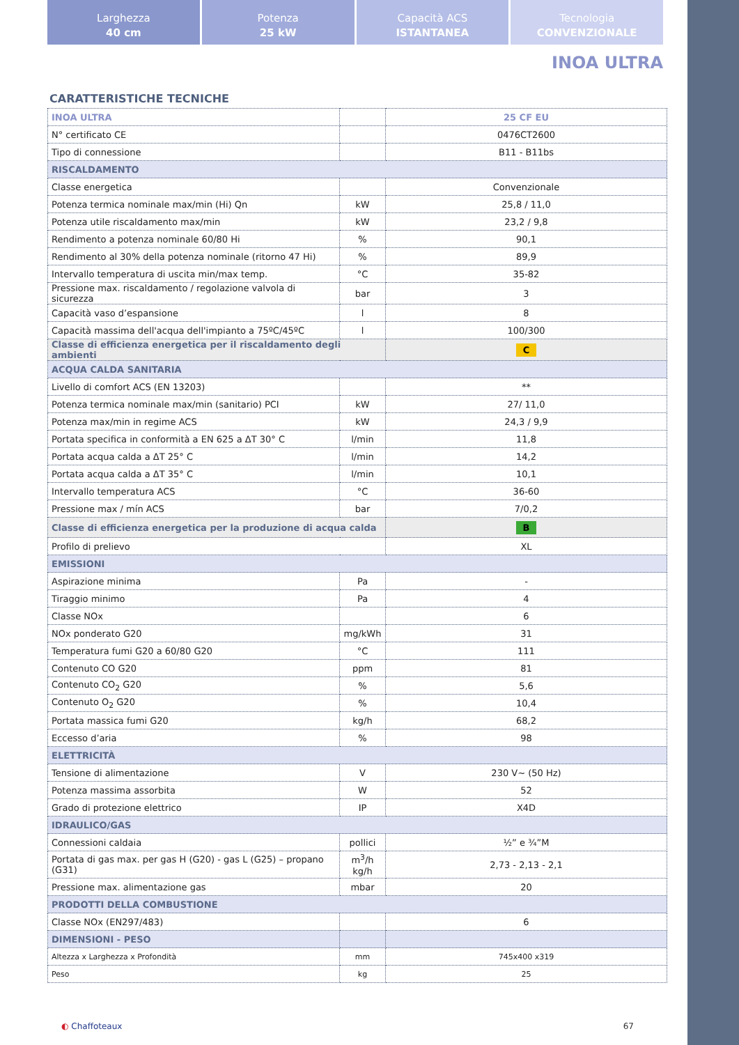Larghezza
40 cm
Potenza
25 kW
Capacità ACS
ISTANTANEA
Tecnologia
CONVENZIONALE
INOA ULTRA
CARATTERISTICHE TECNICHE
| INOA ULTRA | | 25 CF EU |
| N° certificato CE | | 0476CT2600 |
| Tipo di connessione | | B11 - B11bs |
| RISCALDAMENTO | | |
| Classe energetica | | Convenzionale |
| Potenza termica nominale max/min (Hi) Qn | kW | 25,8 / 11,0 |
| Potenza utile riscaldamento max/min | kW | 23,2 / 9,8 |
| Rendimento a potenza nominale 60/80 Hi | % | 90,1 |
| Rendimento al 30% della potenza nominale (ritorno 47 Hi) | % | 89,9 |
| Intervallo temperatura di uscita min/max temp. | °C | 35-82 |
| Pressione max. riscaldamento / regolazione valvola di sicurezza | bar | 3 |
| Capacità vaso d’espansione | l | 8 |
| Capacità massima dell'acqua dell'impianto a 75ºC/45ºC | l | 100/300 |
| Classe di efficienza energetica per il riscaldamento degli ambienti | | C |
| ACQUA CALDA SANITARIA | | |
| Livello di comfort ACS (EN 13203) | | ** |
| Potenza termica nominale max/min (sanitario) PCI | kW | 27/ 11,0 |
| Potenza max/min in regime ACS | kW | 24,3 / 9,9 |
| Portata specifica in conformità a EN 625 a ΔT 30° C | l/min | 11,8 |
| Portata acqua calda a ΔT 25° C | l/min | 14,2 |
| Portata acqua calda a ΔT 35° C | l/min | 10,1 |
| Intervallo temperatura ACS | °C | 36-60 |
| Pressione max / mín ACS | bar | 7/0,2 |
| Classe di efficienza energetica per la produzione di acqua calda | | B |
| Profilo di prelievo | | XL |
| EMISSIONI | | |
| Aspirazione minima | Pa | - |
| Tiraggio minimo | Pa | 4 |
| Classe NOx | | 6 |
| NOx ponderato G20 | mg/kWh | 31 |
| Temperatura fumi G20 a 60/80 G20 | °C | 111 |
| Contenuto CO G20 | ppm | 81 |
| Contenuto CO<sub>2</sub> G20 | % | 5,6 |
| Contenuto O<sub>2</sub> G20 | % | 10,4 |
| Portata massica fumi G20 | kg/h | 68,2 |
| Eccesso d’aria | % | 98 |
| ELETTRICITÀ | | |
| Tensione di alimentazione | V | 230 V~ (50 Hz) |
| Potenza massima assorbita | W | 52 |
| Grado di protezione elettrico | IP | X4D |
| IDRAULICO/GAS | | |
| Connessioni caldaia | pollici | ½” e ¾”M |
| Portata di gas max. per gas H (G20) - gas L (G25) – propano (G31) | m<sup>3</sup>/h kg/h | 2,73 - 2,13 - 2,1 |
| Pressione max. alimentazione gas | mbar | 20 |
| PRODOTTI DELLA COMBUSTIONE | | |
| Classe NOx (EN297/483) | | 6 |
| DIMENSIONI - PESO | | |
| Altezza x Larghezza x Profondità | mm | 745x400 x319 |
| Peso | kg | 25 |
◐ Chaffoteaux 67